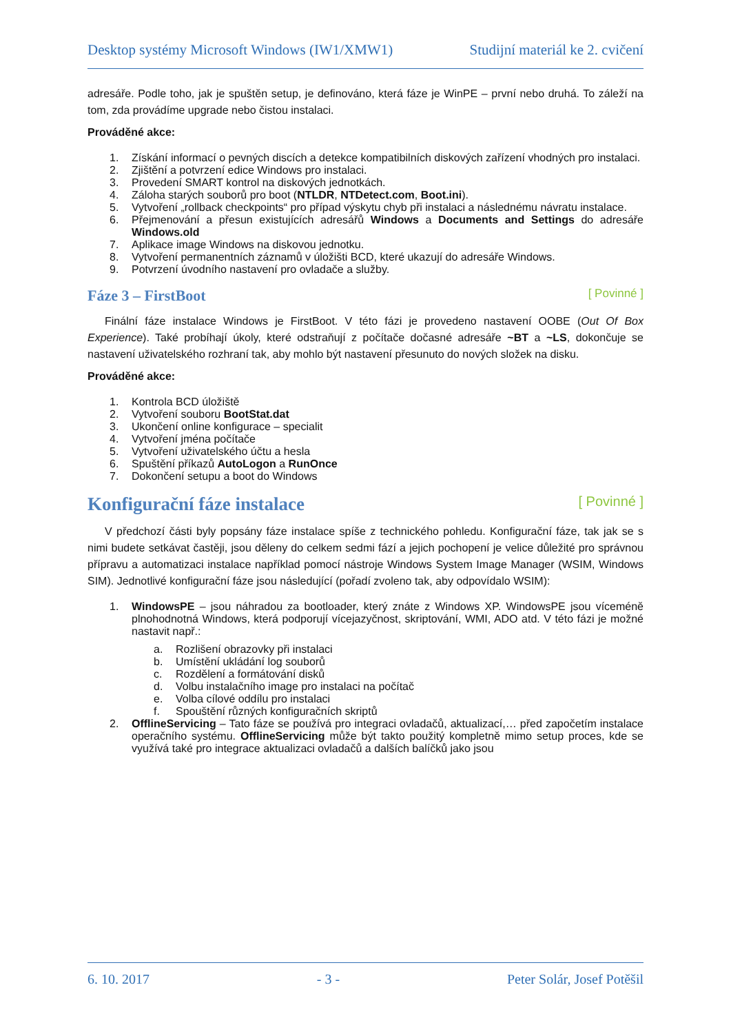Desktop systémy Microsoft Windows (IW1/XMW1) Studijní materiál ke 2. cvičení
adresáře. Podle toho, jak je spuštěn setup, je definováno, která fáze je WinPE – první nebo druhá. To záleží na tom, zda provádíme upgrade nebo čistou instalaci.
Prováděné akce:
1. Získání informací o pevných discích a detekce kompatibilních diskových zařízení vhodných pro instalaci.
2. Zjištění a potvrzení edice Windows pro instalaci.
3. Provedení SMART kontrol na diskových jednotkách.
4. Záloha starých souborů pro boot (NTLDR, NTDetect.com, Boot.ini).
5. Vytvoření „rollback checkpoints“ pro případ výskytu chyb při instalaci a následnému návratu instalace.
6. Přejmenování a přesun existujících adresářů Windows a Documents and Settings do adresáře Windows.old
7. Aplikace image Windows na diskovou jednotku.
8. Vytvoření permanentních záznamů v úložišti BCD, které ukazují do adresáře Windows.
9. Potvrzení úvodního nastavení pro ovladače a služby.
Fáze 3 – FirstBoot [ Povinné ]
Finální fáze instalace Windows je FirstBoot. V této fázi je provedeno nastavení OOBE (Out Of Box Experience). Také probíhají úkoly, které odstraňují z počítače dočasné adresáře ~BT a ~LS, dokončuje se nastavení uživatelského rozhraní tak, aby mohlo být nastavení přesunuto do nových složek na disku.
Prováděné akce:
1. Kontrola BCD úložiště
2. Vytvoření souboru BootStat.dat
3. Ukončení online konfigurace – specialit
4. Vytvoření jména počítače
5. Vytvoření uživatelského účtu a hesla
6. Spuštění příkazů AutoLogon a RunOnce
7. Dokončení setupu a boot do Windows
Konfigurační fáze instalace [ Povinné ]
V předchozí části byly popsány fáze instalace spíše z technického pohledu. Konfigurační fáze, tak jak se s nimi budete setkávat častěji, jsou děleny do celkem sedmi fází a jejich pochopení je velice důležité pro správnou přípravu a automatizaci instalace například pomocí nástroje Windows System Image Manager (WSIM, Windows SIM). Jednotlivé konfigurační fáze jsou následující (pořadí zvoleno tak, aby odpovídalo WSIM):
1. WindowsPE – jsou náhradou za bootloader, který znáte z Windows XP. WindowsPE jsou víceméně plnohodnotná Windows, která podporují vícejazyčnost, skriptování, WMI, ADO atd. V této fázi je možné nastavit např.:
a. Rozlišení obrazovky při instalaci
b. Umístění ukládání log souborů
c. Rozdělení a formátování disků
d. Volbu instalačního image pro instalaci na počítač
e. Volba cílové oddílu pro instalaci
f. Spouštění různých konfiguračních skriptů
2. OfflineServicing – Tato fáze se používá pro integraci ovladačů, aktualizací,… před započetím instalace operačního systému. OfflineServicing může být takto použitý kompletně mimo setup proces, kde se využívá také pro integrace aktualizaci ovladačů a dalších balíčků jako jsou
6. 10. 2017 - 3 - Peter Solár, Josef Potěšil